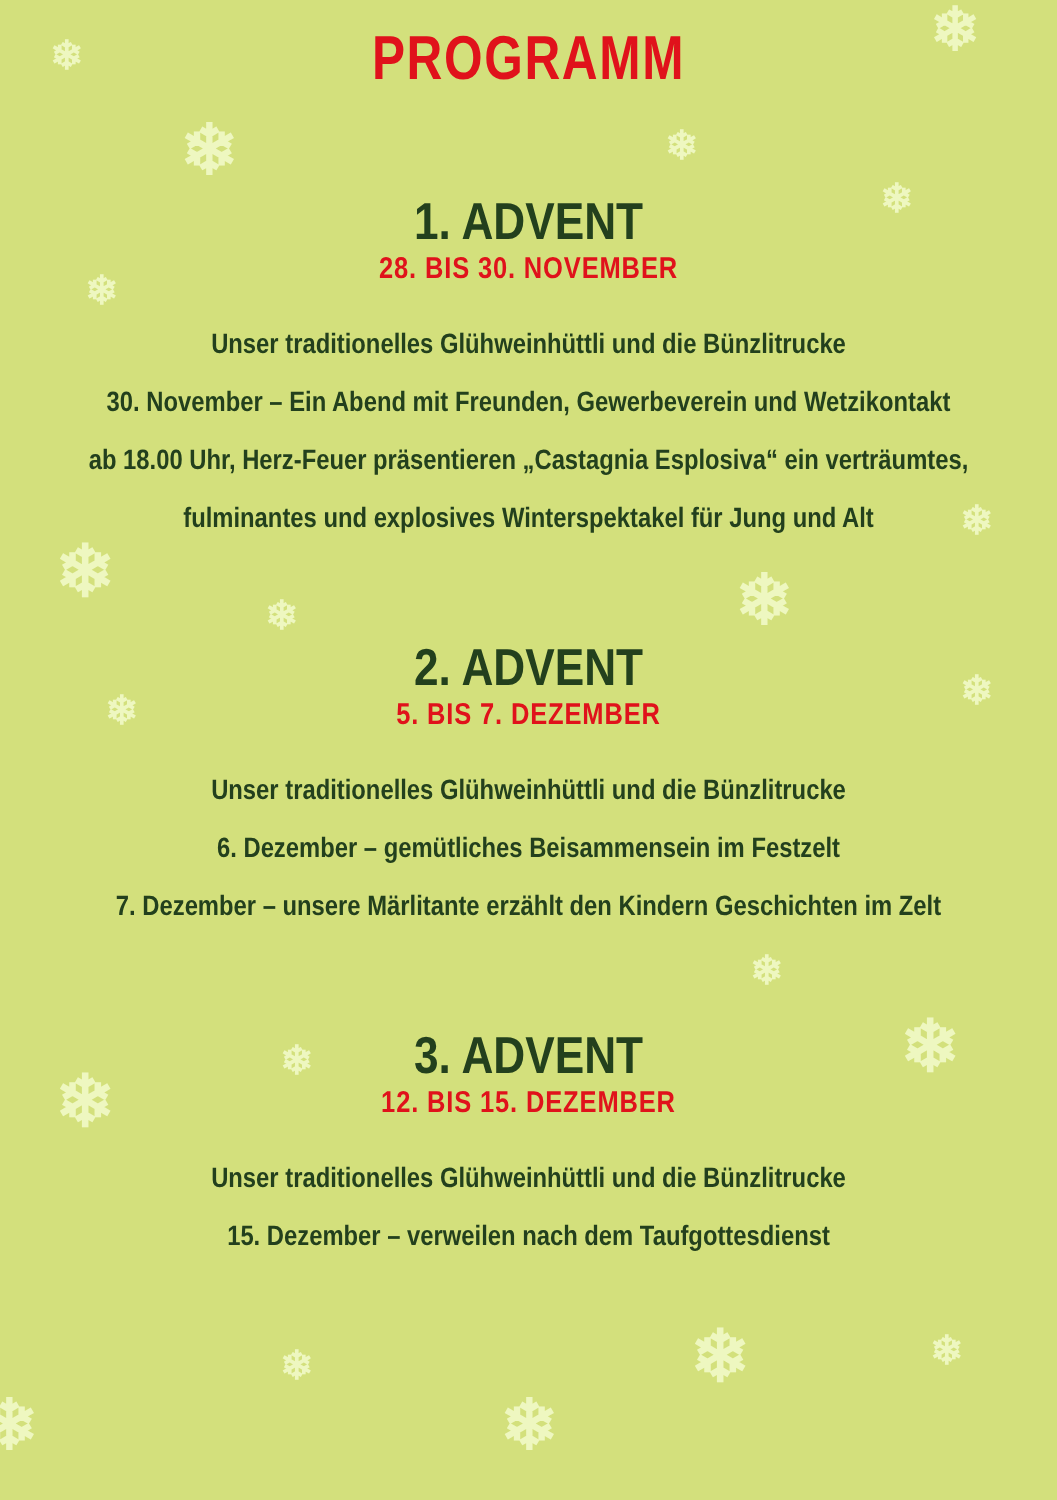❄
❄
❄
❄
❄
❄
❄ ❄
❄
❄
❄ ❄
❄
❄
❄
❄
❄ ❄
❄
❄
❄
PROGRAMM
1. ADVENT
28. BIS 30. NOVEMBER
Unser traditionelles Glühweinhüttli und die Bünzlitrucke
30. November – Ein Abend mit Freunden, Gewerbeverein und Wetzikontakt
ab 18.00 Uhr, Herz-Feuer präsentieren „Castagnia Esplosiva“ ein verträumtes,
fulminantes und explosives Winterspektakel für Jung und Alt
2. ADVENT
5. BIS 7. DEZEMBER
Unser traditionelles Glühweinhüttli und die Bünzlitrucke
6. Dezember – gemütliches Beisammensein im Festzelt
7. Dezember – unsere Märlitante erzählt den Kindern Geschichten im Zelt
3. ADVENT
12. BIS 15. DEZEMBER
Unser traditionelles Glühweinhüttli und die Bünzlitrucke
15. Dezember – verweilen nach dem Taufgottesdienst